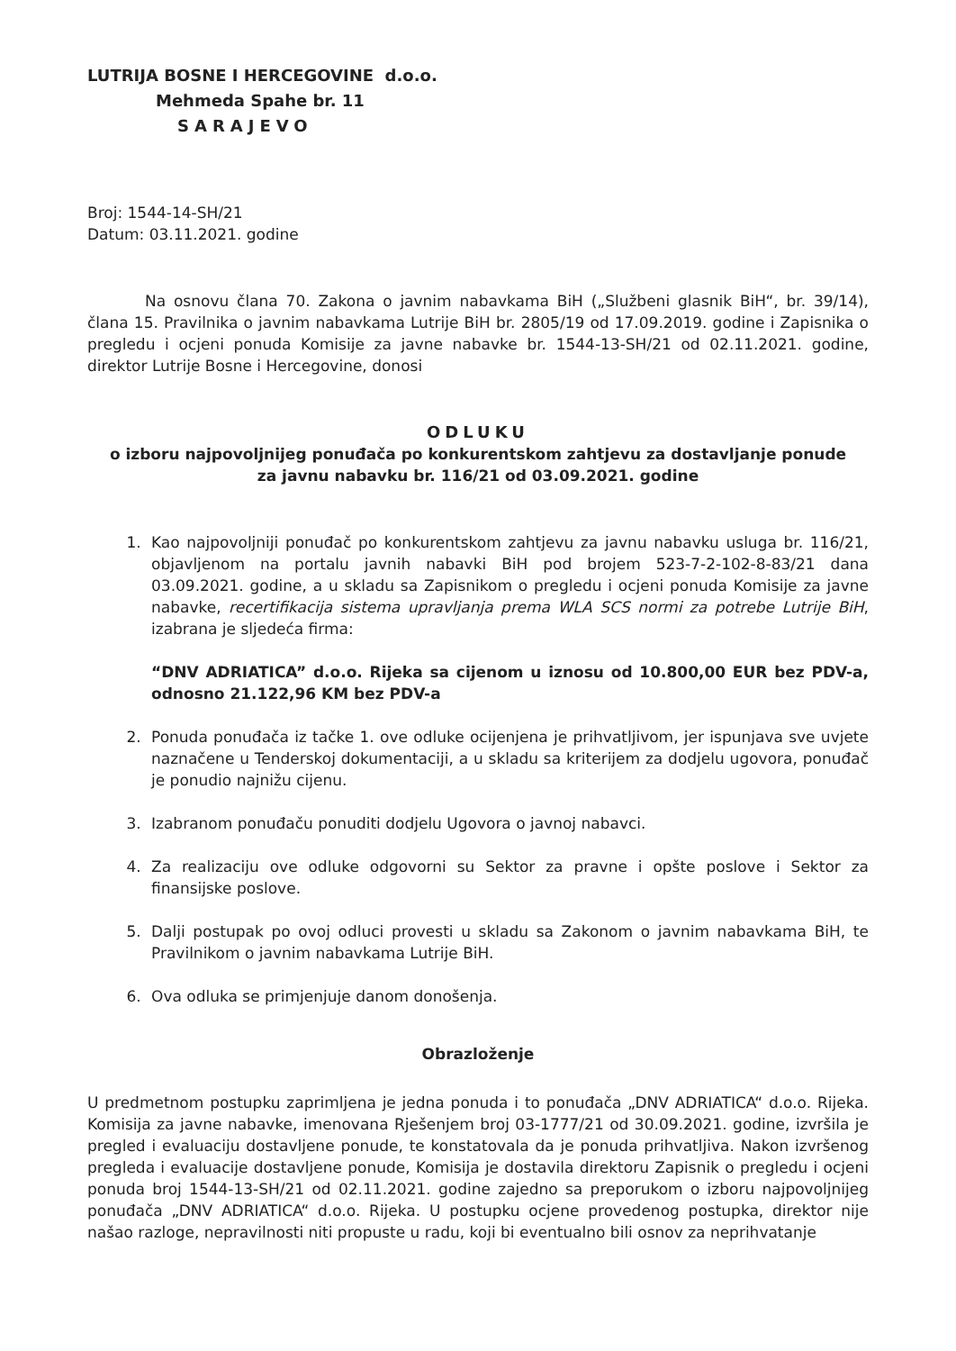LUTRIJA BOSNE I HERCEGOVINE d.o.o.
Mehmeda Spahe br. 11
SARAJEVO
Broj: 1544-14-SH/21
Datum: 03.11.2021. godine
Na osnovu člana 70. Zakona o javnim nabavkama BiH („Službeni glasnik BiH“, br. 39/14), člana 15. Pravilnika o javnim nabavkama Lutrije BiH br. 2805/19 od 17.09.2019. godine i Zapisnika o pregledu i ocjeni ponuda Komisije za javne nabavke br. 1544-13-SH/21 od 02.11.2021. godine, direktor Lutrije Bosne i Hercegovine, donosi
ODLUKU
o izboru najpovoljnijeg ponuđača po konkurentskom zahtjevu za dostavljanje ponude
za javnu nabavku br. 116/21 od 03.09.2021. godine
1. Kao najpovoljniji ponuđač po konkurentskom zahtjevu za javnu nabavku usluga br. 116/21, objavljenom na portalu javnih nabavki BiH pod brojem 523-7-2-102-8-83/21 dana 03.09.2021. godine, a u skladu sa Zapisnikom o pregledu i ocjeni ponuda Komisije za javne nabavke, recertifikacija sistema upravljanja prema WLA SCS normi za potrebe Lutrije BiH, izabrana je sljedeća firma:
“DNV ADRIATICA” d.o.o. Rijeka sa cijenom u iznosu od 10.800,00 EUR bez PDV-a, odnosno 21.122,96 KM bez PDV-a
2. Ponuda ponuđača iz tačke 1. ove odluke ocijenjena je prihvatljivom, jer ispunjava sve uvjete naznačene u Tenderskoj dokumentaciji, a u skladu sa kriterijem za dodjelu ugovora, ponuđač je ponudio najnižu cijenu.
3. Izabranom ponuđaču ponuditi dodjelu Ugovora o javnoj nabavci.
4. Za realizaciju ove odluke odgovorni su Sektor za pravne i opšte poslove i Sektor za finansijske poslove.
5. Dalji postupak po ovoj odluci provesti u skladu sa Zakonom o javnim nabavkama BiH, te Pravilnikom o javnim nabavkama Lutrije BiH.
6. Ova odluka se primjenjuje danom donošenja.
Obrazloženje
U predmetnom postupku zaprimljena je jedna ponuda i to ponuđača „DNV ADRIATICA“ d.o.o. Rijeka. Komisija za javne nabavke, imenovana Rješenjem broj 03-1777/21 od 30.09.2021. godine, izvršila je pregled i evaluaciju dostavljene ponude, te konstatovala da je ponuda prihvatljiva. Nakon izvršenog pregleda i evaluacije dostavljene ponude, Komisija je dostavila direktoru Zapisnik o pregledu i ocjeni ponuda broj 1544-13-SH/21 od 02.11.2021. godine zajedno sa preporukom o izboru najpovoljnijeg ponuđača „DNV ADRIATICA“ d.o.o. Rijeka. U postupku ocjene provedenog postupka, direktor nije našao razloge, nepravilnosti niti propuste u radu, koji bi eventualno bili osnov za neprihvatanje